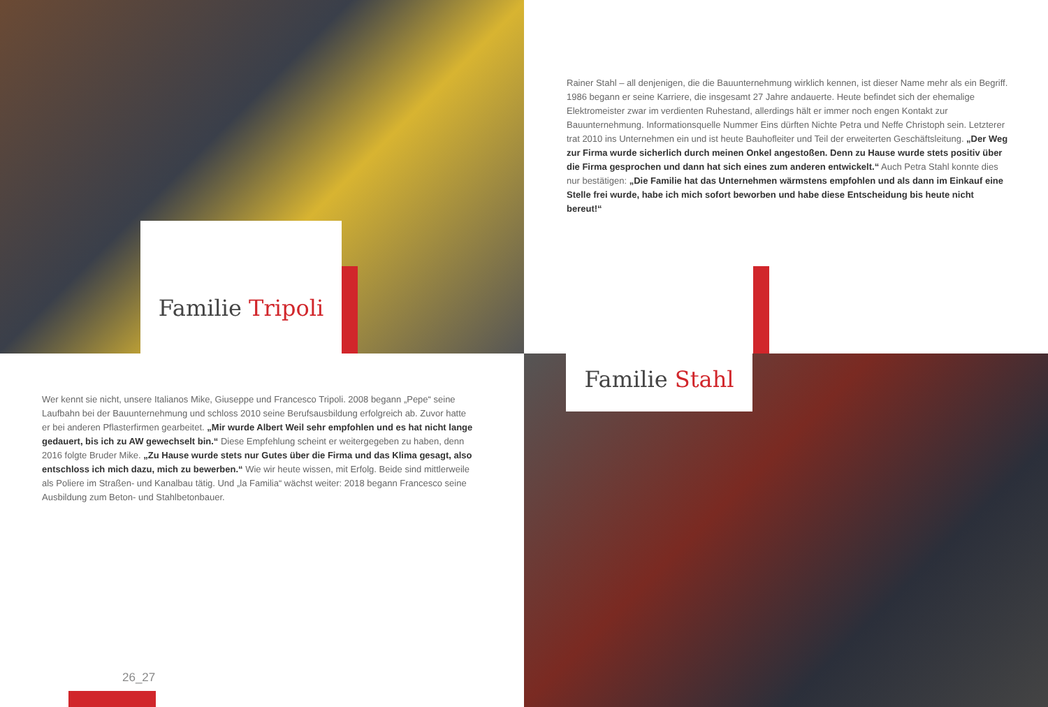Familie Tripoli
Rainer Stahl – all denjenigen, die die Bauunternehmung wirklich kennen, ist dieser Name mehr als ein Begriff. 1986 begann er seine Karriere, die insgesamt 27 Jahre andauerte. Heute befindet sich der ehemalige Elektromeister zwar im verdienten Ruhestand, allerdings hält er immer noch engen Kontakt zur Bauunternehmung. Informationsquelle Nummer Eins dürften Nichte Petra und Neffe Christoph sein. Letzterer trat 2010 ins Unternehmen ein und ist heute Bauhofleiter und Teil der erweiterten Geschäftsleitung. „Der Weg zur Firma wurde sicherlich durch meinen Onkel angestoßen. Denn zu Hause wurde stets positiv über die Firma gesprochen und dann hat sich eines zum anderen entwickelt.“ Auch Petra Stahl konnte dies nur bestätigen: „Die Familie hat das Unternehmen wärmstens empfohlen und als dann im Einkauf eine Stelle frei wurde, habe ich mich sofort beworben und habe diese Entscheidung bis heute nicht bereut!“
Wer kennt sie nicht, unsere Italianos Mike, Giuseppe und Francesco Tripoli. 2008 begann „Pepe“ seine Laufbahn bei der Bauunternehmung und schloss 2010 seine Berufsausbildung erfolgreich ab. Zuvor hatte er bei anderen Pflasterfirmen gearbeitet. „Mir wurde Albert Weil sehr empfohlen und es hat nicht lange gedauert, bis ich zu AW gewechselt bin.“ Diese Empfehlung scheint er weitergegeben zu haben, denn 2016 folgte Bruder Mike. „Zu Hause wurde stets nur Gutes über die Firma und das Klima gesagt, also entschloss ich mich dazu, mich zu bewerben.“ Wie wir heute wissen, mit Erfolg. Beide sind mittlerweile als Poliere im Straßen- und Kanalbau tätig. Und „la Familia“ wächst weiter: 2018 begann Francesco seine Ausbildung zum Beton- und Stahlbetonbauer.
26_27
Familie Stahl